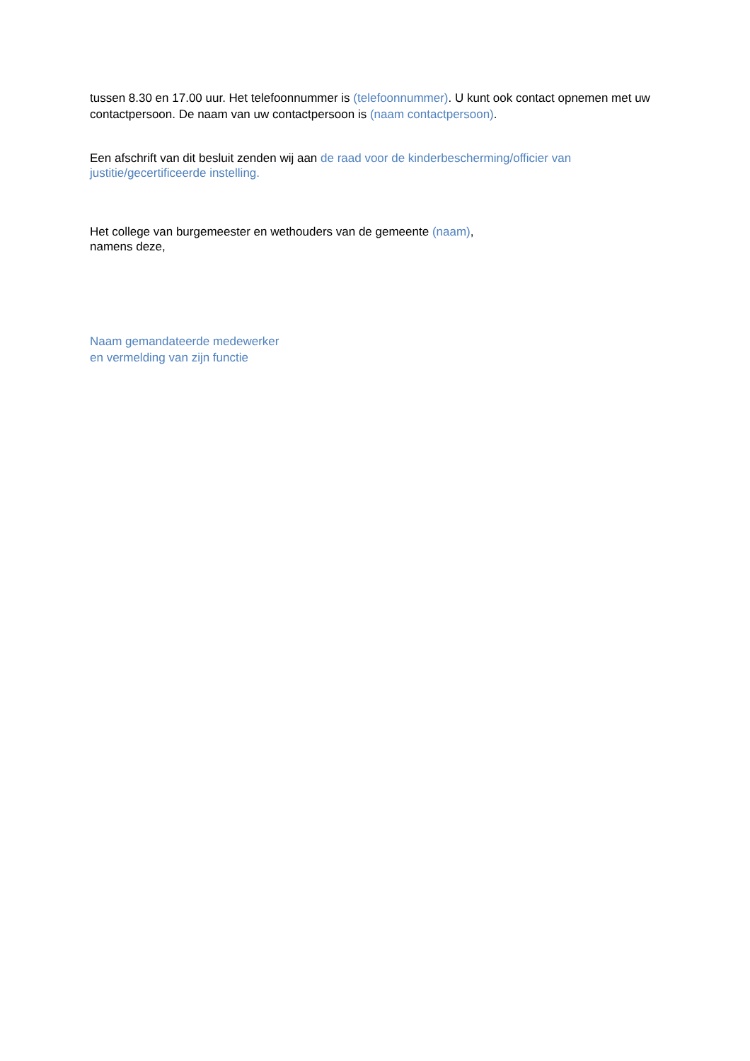tussen 8.30 en 17.00 uur. Het telefoonnummer is (telefoonnummer). U kunt ook contact opnemen met uw contactpersoon. De naam van uw contactpersoon is (naam contactpersoon).
Een afschrift van dit besluit zenden wij aan de raad voor de kinderbescherming/officier van justitie/gecertificeerde instelling.
Het college van burgemeester en wethouders van de gemeente (naam),
namens deze,
Naam gemandateerde medewerker
en vermelding van zijn functie